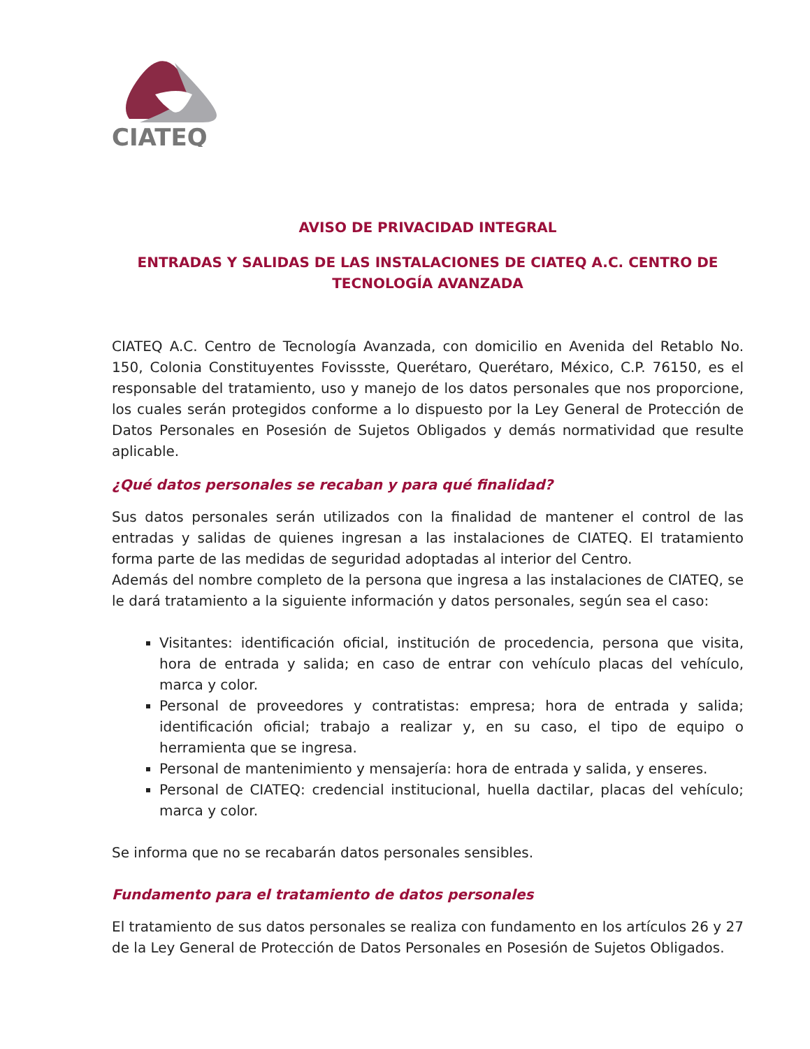CIATEQ
AVISO DE PRIVACIDAD INTEGRAL
ENTRADAS Y SALIDAS DE LAS INSTALACIONES DE CIATEQ A.C. CENTRO DE TECNOLOGÍA AVANZADA
CIATEQ A.C. Centro de Tecnología Avanzada, con domicilio en Avenida del Retablo No. 150, Colonia Constituyentes Fovissste, Querétaro, Querétaro, México, C.P. 76150, es el responsable del tratamiento, uso y manejo de los datos personales que nos proporcione, los cuales serán protegidos conforme a lo dispuesto por la Ley General de Protección de Datos Personales en Posesión de Sujetos Obligados y demás normatividad que resulte aplicable.
¿Qué datos personales se recaban y para qué finalidad?
Sus datos personales serán utilizados con la finalidad de mantener el control de las entradas y salidas de quienes ingresan a las instalaciones de CIATEQ. El tratamiento forma parte de las medidas de seguridad adoptadas al interior del Centro.
Además del nombre completo de la persona que ingresa a las instalaciones de CIATEQ, se le dará tratamiento a la siguiente información y datos personales, según sea el caso:
Visitantes: identificación oficial, institución de procedencia, persona que visita, hora de entrada y salida; en caso de entrar con vehículo placas del vehículo, marca y color.
Personal de proveedores y contratistas: empresa; hora de entrada y salida; identificación oficial; trabajo a realizar y, en su caso, el tipo de equipo o herramienta que se ingresa.
Personal de mantenimiento y mensajería: hora de entrada y salida, y enseres.
Personal de CIATEQ: credencial institucional, huella dactilar, placas del vehículo; marca y color.
Se informa que no se recabarán datos personales sensibles.
Fundamento para el tratamiento de datos personales
El tratamiento de sus datos personales se realiza con fundamento en los artículos 26 y 27 de la Ley General de Protección de Datos Personales en Posesión de Sujetos Obligados.